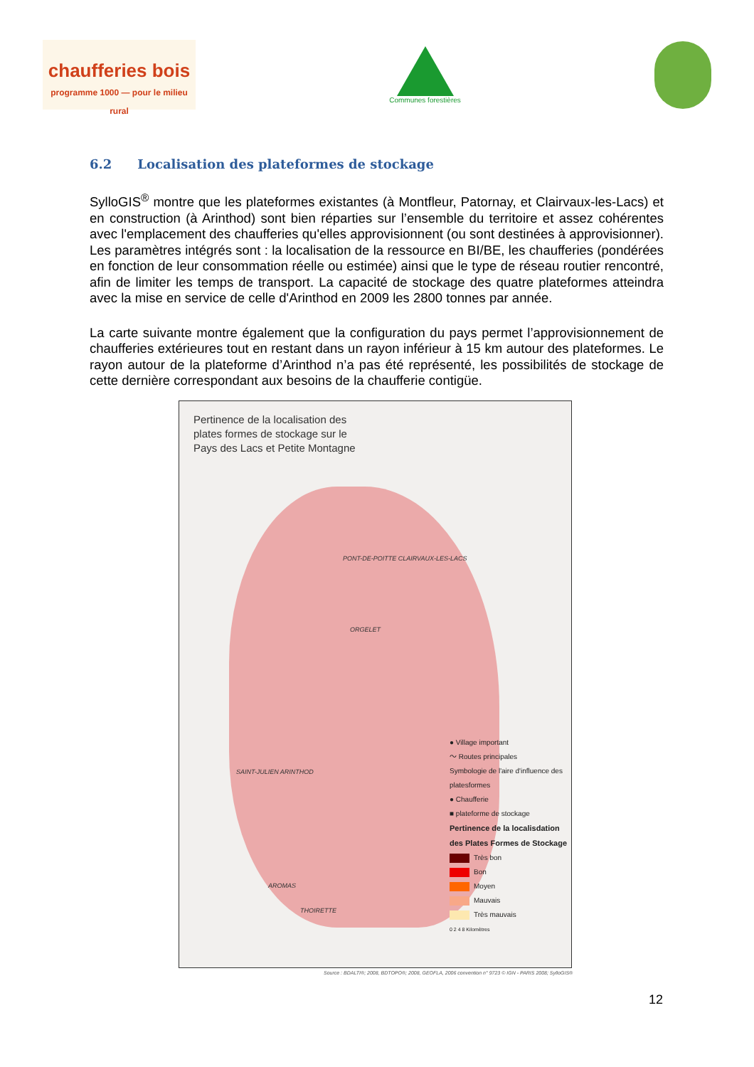chaufferies bois
programme 1000 — pour le milieu rural
Communes forestières
6.2 Localisation des plateformes de stockage
SylloGIS<sup>®</sup> montre que les plateformes existantes (à Montfleur, Patornay, et Clairvaux-les-Lacs) et en construction (à Arinthod) sont bien réparties sur l’ensemble du territoire et assez cohérentes avec l'emplacement des chaufferies qu'elles approvisionnent (ou sont destinées à approvisionner). Les paramètres intégrés sont : la localisation de la ressource en BI/BE, les chaufferies (pondérées en fonction de leur consommation réelle ou estimée) ainsi que le type de réseau routier rencontré, afin de limiter les temps de transport. La capacité de stockage des quatre plateformes atteindra avec la mise en service de celle d'Arinthod en 2009 les 2800 tonnes par année.
La carte suivante montre également que la configuration du pays permet l’approvisionnement de chaufferies extérieures tout en restant dans un rayon inférieur à 15 km autour des plateformes. Le rayon autour de la plateforme d’Arinthod n’a pas été représenté, les possibilités de stockage de cette dernière correspondant aux besoins de la chaufferie contigüe.
Pertinence de la localisation des
plates formes de stockage sur le
Pays des Lacs et Petite Montagne
PONT-DE-POITTE CLAIRVAUX-LES-LACS
ORGELET
SAINT-JULIEN ARINTHOD
AROMAS
THOIRETTE
● Village important
〜 Routes principales
Symbologie de l'aire d'influence des platesformes
● Chaufferie
■ plateforme de stockage
Pertinence de la localisdation
des Plates Formes de Stockage
Très bon
Bon
Moyen
Mauvais
Très mauvais
0 2 4 8 Kilomètres
Source : BDALTI®; 2008, BDTOPO®; 2008, GEOFLA, 2006 convention n° 9723 © IGN - PARIS 2008; SylloGIS®
12